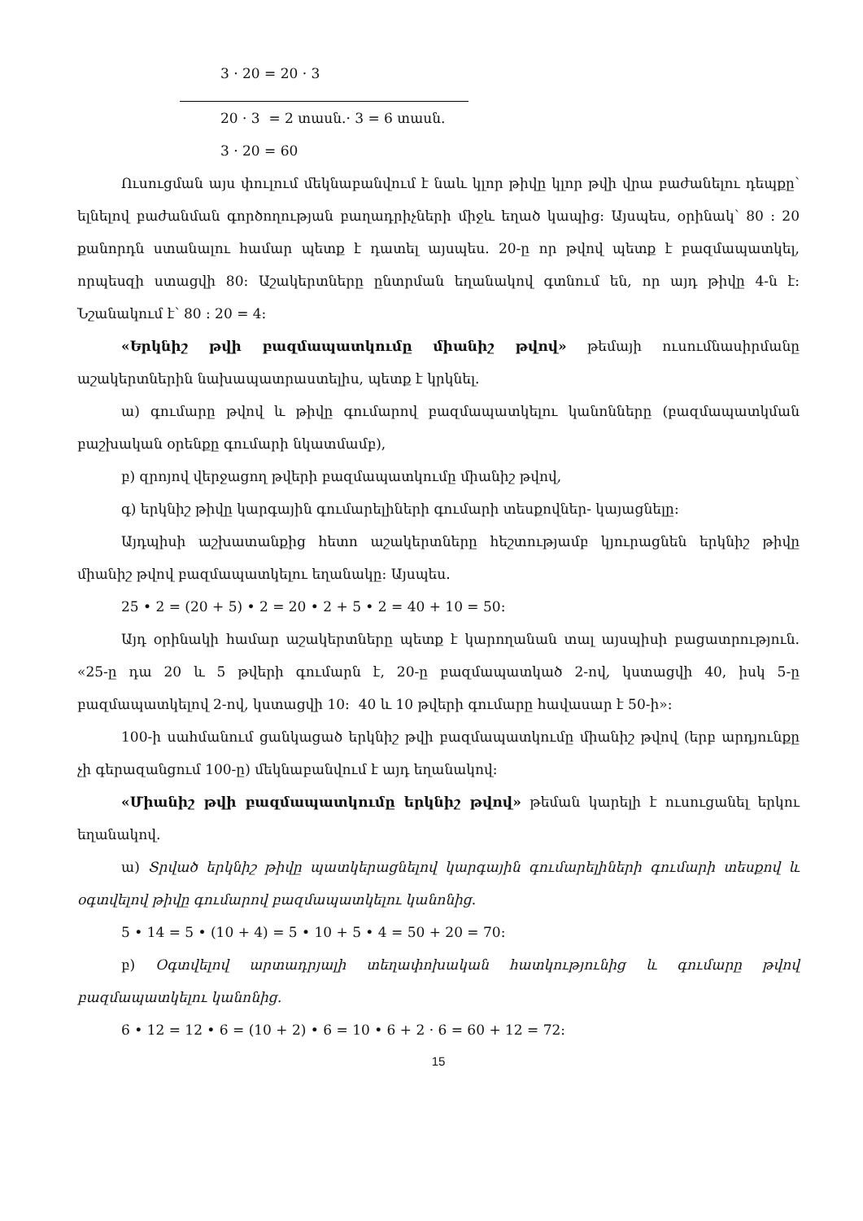3 · 20 = 20 · 3
20 · 3 = 2 տասն.· 3 = 6 տասն.
3 · 20 = 60
Ուսուցման այս փուլում մեկնաբանվում է նաև կլոր թիվը կլոր թվի վրա բաժանելու դեպքը՝ ելնելով բաժանման գործողության բաղադրիչների միջև եղած կապից: Այսպես, օրինակ՝ 80 : 20 քանորդն ստանալու համար պետք է դատել այսպես. 20-ը որ թվով պետք է բազմապատկել, որպեսզի ստացվի 80: Աշակերտները ընտրման եղանակով գտնում են, որ այդ թիվը 4-ն է: Նշանակում է՝ 80 : 20 = 4:
«Երկնիշ թվի բազմապատկումը միանիշ թվով» թեմայի ուսումնասիրմանը աշակերտներին նախապատրաստելիս, պետք է կրկնել.
ա) գումարը թվով և թիվը գումարով բազմապատկելու կանոնները (բազմապատկման բաշխական օրենքը գումարի նկատմամբ),
բ) զրոյով վերջացող թվերի բազմապատկումը միանիշ թվով,
գ) երկնիշ թիվը կարգային գումարելիների գումարի տեսքովներ- կայացնելը:
Այդպիսի աշխատանքից հետո աշակերտները հեշտությամբ կյուրացնեն երկնիշ թիվը միանիշ թվով բազմապատկելու եղանակը: Այսպես.
25 • 2 = (20 + 5) • 2 = 20 • 2 + 5 • 2 = 40 + 10 = 50:
Այդ օրինակի համար աշակերտները պետք է կարողանան տալ այսպիսի բացատրություն. «25-ը դա 20 և 5 թվերի գումարն է, 20-ը բազմապատկած 2-ով, կստացվի 40, իսկ 5-ը բազմապատկելով 2-ով, կստացվի 10: 40 և 10 թվերի գումարը հավասար է 50-ի»:
100-ի սահմանում ցանկացած երկնիշ թվի բազմապատկումը միանիշ թվով (երբ արդյունքը չի գերազանցում 100-ը) մեկնաբանվում է այդ եղանակով:
«Միանիշ թվի բազմապատկումը երկնիշ թվով» թեման կարելի է ուսուցանել երկու եղանակով.
ա) Տրված երկնիշ թիվը պատկերացնելով կարգային գումարելիների գումարի տեսքով և օգտվելով թիվը գումարով բազմապատկելու կանոնից.
5 • 14 = 5 • (10 + 4) = 5 • 10 + 5 • 4 = 50 + 20 = 70:
բ) Օգտվելով արտադրյալի տեղափոխական հատկությունից և գումարը թվով բազմապատկելու կանոնից.
6 • 12 = 12 • 6 = (10 + 2) • 6 = 10 • 6 + 2 · 6 = 60 + 12 = 72:
15